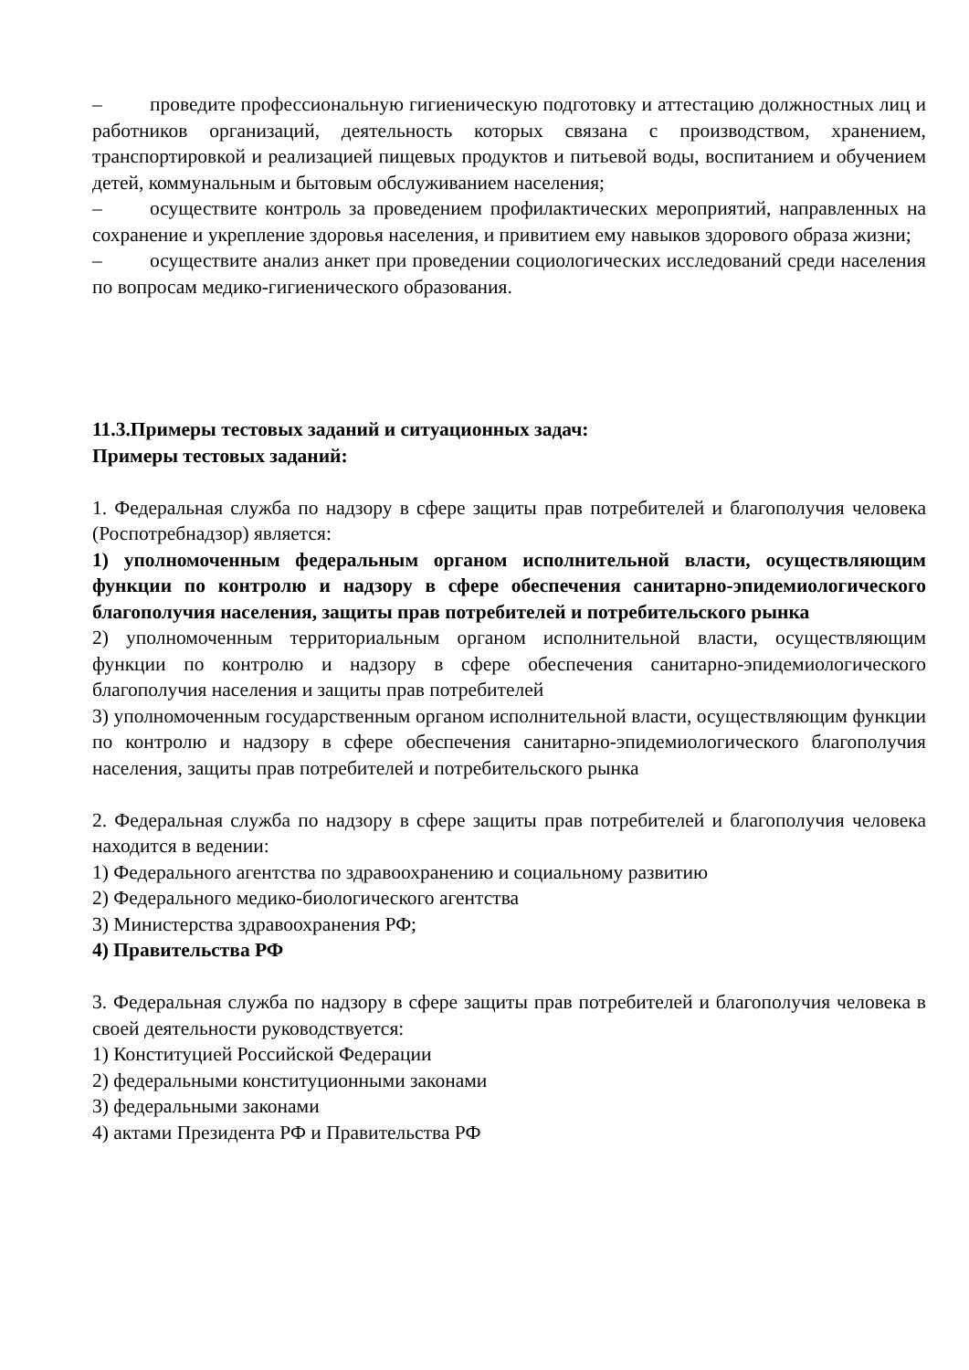– проведите профессиональную гигиеническую подготовку и аттестацию должностных лиц и работников организаций, деятельность которых связана с производством, хранением, транспортировкой и реализацией пищевых продуктов и питьевой воды, воспитанием и обучением детей, коммунальным и бытовым обслуживанием населения;
– осуществите контроль за проведением профилактических мероприятий, направленных на сохранение и укрепление здоровья населения, и привитием ему навыков здорового образа жизни;
– осуществите анализ анкет при проведении социологических исследований среди населения по вопросам медико-гигиенического образования.
11.3.Примеры тестовых заданий и ситуационных задач:
Примеры тестовых заданий:
1. Федеральная служба по надзору в сфере защиты прав потребителей и благополучия человека (Роспотребнадзор) является:
1) уполномоченным федеральным органом исполнительной власти, осуществляющим функции по контролю и надзору в сфере обеспечения санитарно-эпидемиологического благополучия населения, защиты прав потребителей и потребительского рынка
2) уполномоченным территориальным органом исполнительной власти, осуществляющим функции по контролю и надзору в сфере обеспечения санитарно-эпидемиологического благополучия населения и защиты прав потребителей
3) уполномоченным государственным органом исполнительной власти, осуществляющим функции по контролю и надзору в сфере обеспечения санитарно-эпидемиологического благополучия населения, защиты прав потребителей и потребительского рынка
2. Федеральная служба по надзору в сфере защиты прав потребителей и благополучия человека находится в ведении:
1) Федерального агентства по здравоохранению и социальному развитию
2) Федерального медико-биологического агентства
3) Министерства здравоохранения РФ;
4) Правительства РФ
3. Федеральная служба по надзору в сфере защиты прав потребителей и благополучия человека в своей деятельности руководствуется:
1) Конституцией Российской Федерации
2) федеральными конституционными законами
3) федеральными законами
4) актами Президента РФ и Правительства РФ